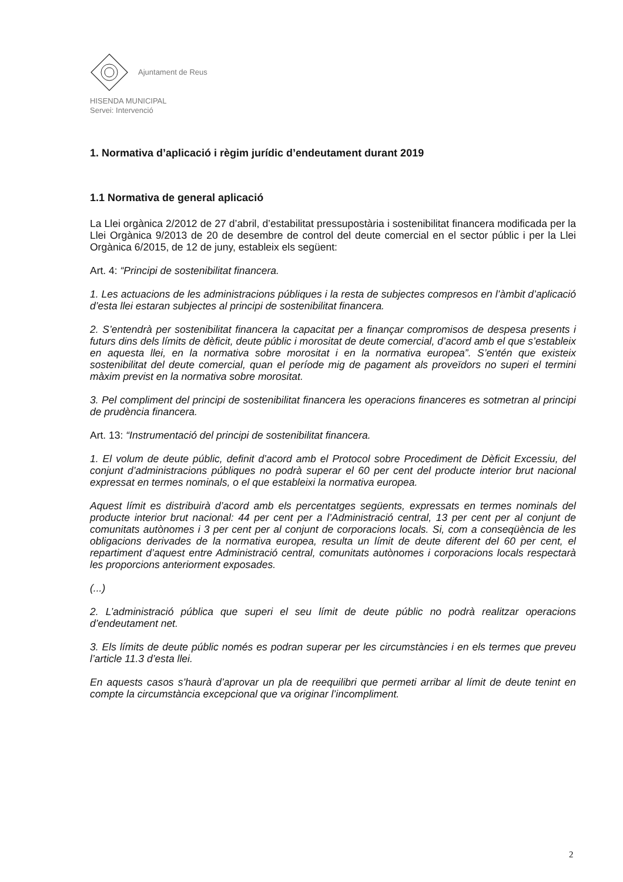Ajuntament de Reus
HISENDA MUNICIPAL
Servei: Intervenció
1. Normativa d’aplicació i règim jurídic d’endeutament durant 2019
1.1 Normativa de general aplicació
La Llei orgànica 2/2012 de 27 d’abril, d’estabilitat pressupostària i sostenibilitat financera modificada per la Llei Orgànica 9/2013 de 20 de desembre de control del deute comercial en el sector públic i per la Llei Orgànica 6/2015, de 12 de juny, estableix els següent:
Art. 4: “Principi de sostenibilitat financera.
1. Les actuacions de les administracions públiques i la resta de subjectes compresos en l’àmbit d’aplicació d’esta llei estaran subjectes al principi de sostenibilitat financera.
2. S’entendrà per sostenibilitat financera la capacitat per a finançar compromisos de despesa presents i futurs dins dels límits de dèficit, deute públic i morositat de deute comercial, d’acord amb el que s’estableix en aquesta llei, en la normativa sobre morositat i en la normativa europea”. S’entén que existeix sostenibilitat del deute comercial, quan el període mig de pagament als proveïdors no superi el termini màxim previst en la normativa sobre morositat.
3. Pel compliment del principi de sostenibilitat financera les operacions financeres es sotmetran al principi de prudència financera.
Art. 13: “Instrumentació del principi de sostenibilitat financera.
1. El volum de deute públic, definit d’acord amb el Protocol sobre Procediment de Dèficit Excessiu, del conjunt d’administracions públiques no podrà superar el 60 per cent del producte interior brut nacional expressat en termes nominals, o el que estableixi la normativa europea.
Aquest límit es distribuirà d’acord amb els percentatges següents, expressats en termes nominals del producte interior brut nacional: 44 per cent per a l’Administració central, 13 per cent per al conjunt de comunitats autònomes i 3 per cent per al conjunt de corporacions locals. Si, com a conseqüència de les obligacions derivades de la normativa europea, resulta un límit de deute diferent del 60 per cent, el repartiment d’aquest entre Administració central, comunitats autònomes i corporacions locals respectarà les proporcions anteriorment exposades.
(...)
2. L’administració pública que superi el seu límit de deute públic no podrà realitzar operacions d’endeutament net.
3. Els límits de deute públic només es podran superar per les circumstàncies i en els termes que preveu l’article 11.3 d’esta llei.
En aquests casos s’haurà d’aprovar un pla de reequilibri que permeti arribar al límit de deute tenint en compte la circumstància excepcional que va originar l’incompliment.
2